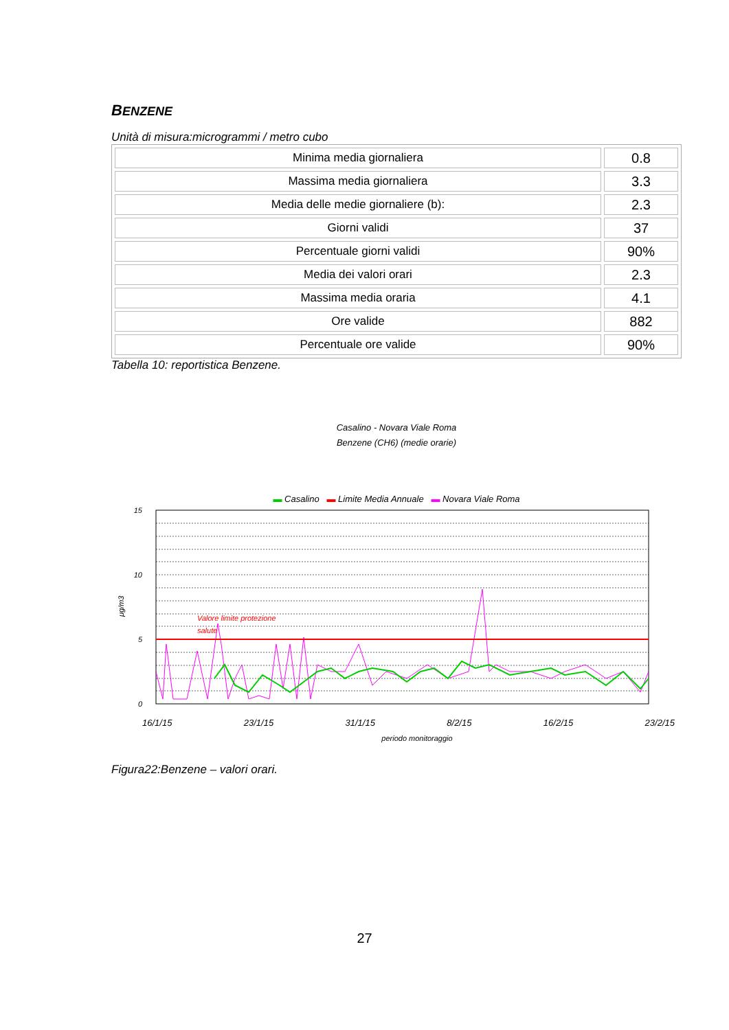BENZENE
Unità di misura:microgrammi / metro cubo
| Minima media giornaliera | 0.8 |
| Massima media giornaliera | 3.3 |
| Media delle medie giornaliere (b): | 2.3 |
| Giorni validi | 37 |
| Percentuale giorni validi | 90% |
| Media dei valori orari | 2.3 |
| Massima media oraria | 4.1 |
| Ore valide | 882 |
| Percentuale ore valide | 90% |
Tabella 10: reportistica Benzene.
Casalino - Novara Viale Roma
Benzene (CH6) (medie orarie)
▬ Casalino ▬ Limite Media Annuale ▬ Novara Viale Roma
Valore limite protezione
salute
15
10
5
0
μg/m3
16/1/15 23/1/15 31/1/15 8/2/15 16/2/15 23/2/15
periodo monitoraggio
Figura22:Benzene – valori orari.
27